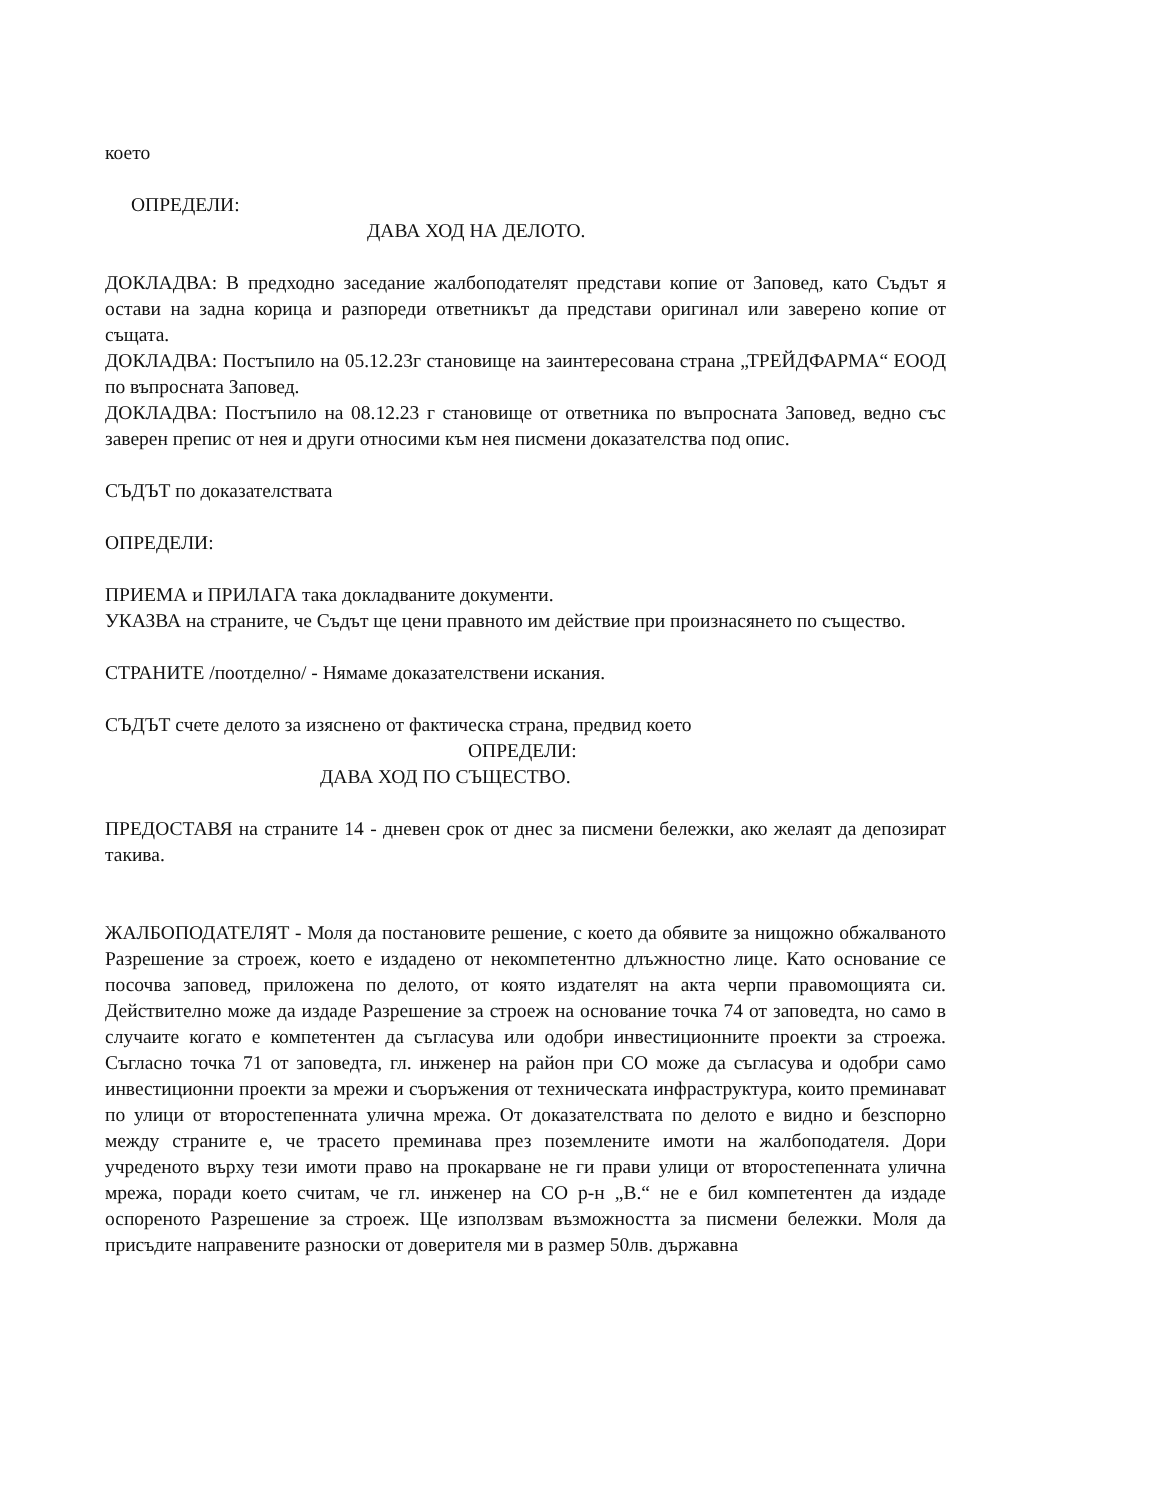което
ОПРЕДЕЛИ:
ДАВА ХОД НА ДЕЛОТО.
ДОКЛАДВА: В предходно заседание жалбоподателят представи копие от Заповед, като Съдът я остави на задна корица и разпореди ответникът да представи оригинал или заверено копие от същата.
ДОКЛАДВА: Постъпило на 05.12.23г становище на заинтересована страна „ТРЕЙДФАРМА“ ЕООД по въпросната Заповед.
ДОКЛАДВА: Постъпило на 08.12.23 г становище от ответника по въпросната Заповед, ведно със заверен препис от нея и други относими към нея писмени доказателства под опис.
СЪДЪТ по доказателствата
ОПРЕДЕЛИ:
ПРИЕМА и ПРИЛАГА така докладваните документи.
УКАЗВА на страните, че Съдът ще цени правното им действие при произнасянето по същество.
СТРАНИТЕ /поотделно/ - Нямаме доказателствени искания.
СЪДЪТ счете делото за изяснено от фактическа страна, предвид което
ОПРЕДЕЛИ:
ДАВА ХОД ПО СЪЩЕСТВО.
ПРЕДОСТАВЯ на страните 14 - дневен срок от днес за писмени бележки, ако желаят да депозират такива.
ЖАЛБОПОДАТЕЛЯТ - Моля да постановите решение, с което да обявите за нищожно обжалваното Разрешение за строеж, което е издадено от некомпетентно длъжностно лице. Като основание се посочва заповед, приложена по делото, от която издателят на акта черпи правомощията си. Действително може да издаде Разрешение за строеж на основание точка 74 от заповедта, но само в случаите когато е компетентен да съгласува или одобри инвестиционните проекти за строежа. Съгласно точка 71 от заповедта, гл. инженер на район при СО може да съгласува и одобри само инвестиционни проекти за мрежи и съоръжения от техническата инфраструктура, които преминават по улици от второстепенната улична мрежа. От доказателствата по делото е видно и безспорно между страните е, че трасето преминава през поземлените имоти на жалбоподателя. Дори учреденото върху тези имоти право на прокарване не ги прави улици от второстепенната улична мрежа, поради което считам, че гл. инженер на СО р-н „В.“ не е бил компетентен да издаде оспореното Разрешение за строеж. Ще използвам възможността за писмени бележки. Моля да присъдите направените разноски от доверителя ми в размер 50лв. държавна